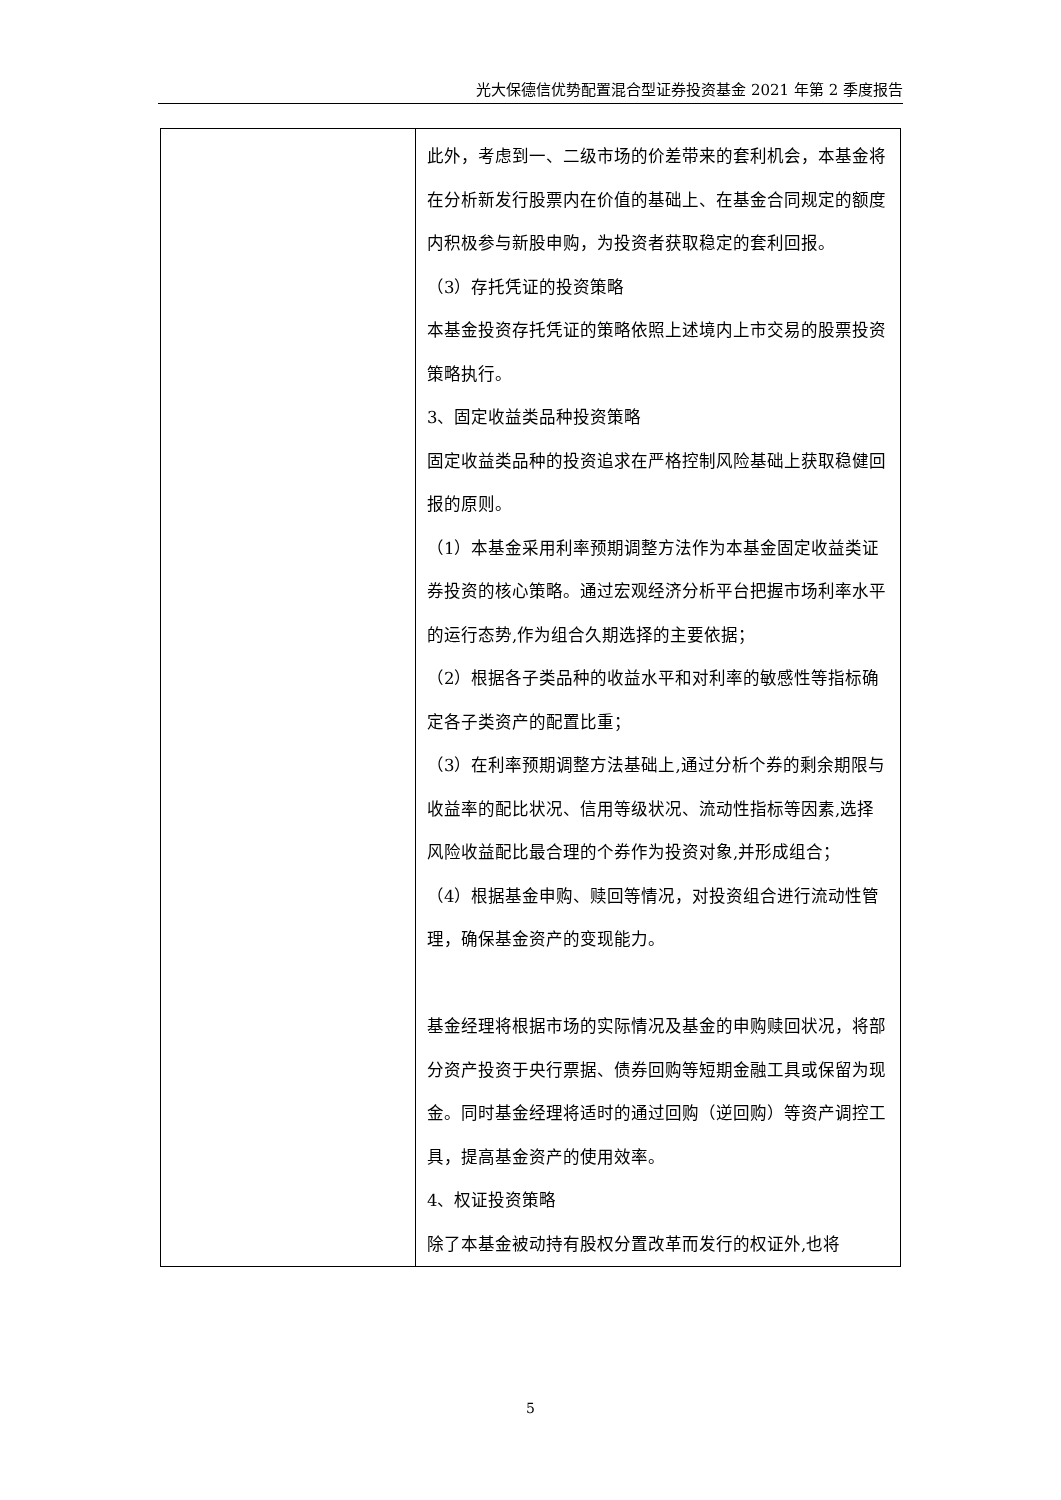光大保德信优势配置混合型证券投资基金 2021 年第 2 季度报告
| | 此外，考虑到一、二级市场的价差带来的套利机会，本基金将在分析新发行股票内在价值的基础上、在基金合同规定的额度内积极参与新股申购，为投资者获取稳定的套利回报。 （3）存托凭证的投资策略 本基金投资存托凭证的策略依照上述境内上市交易的股票投资策略执行。 3、固定收益类品种投资策略 固定收益类品种的投资追求在严格控制风险基础上获取稳健回报的原则。 （1）本基金采用利率预期调整方法作为本基金固定收益类证券投资的核心策略。通过宏观经济分析平台把握市场利率水平的运行态势,作为组合久期选择的主要依据； （2）根据各子类品种的收益水平和对利率的敏感性等指标确定各子类资产的配置比重； （3）在利率预期调整方法基础上,通过分析个券的剩余期限与收益率的配比状况、信用等级状况、流动性指标等因素,选择风险收益配比最合理的个券作为投资对象,并形成组合； （4）根据基金申购、赎回等情况，对投资组合进行流动性管理，确保基金资产的变现能力。 基金经理将根据市场的实际情况及基金的申购赎回状况，将部分资产投资于央行票据、债券回购等短期金融工具或保留为现金。同时基金经理将适时的通过回购（逆回购）等资产调控工具，提高基金资产的使用效率。 4、权证投资策略 除了本基金被动持有股权分置改革而发行的权证外,也将 |
5